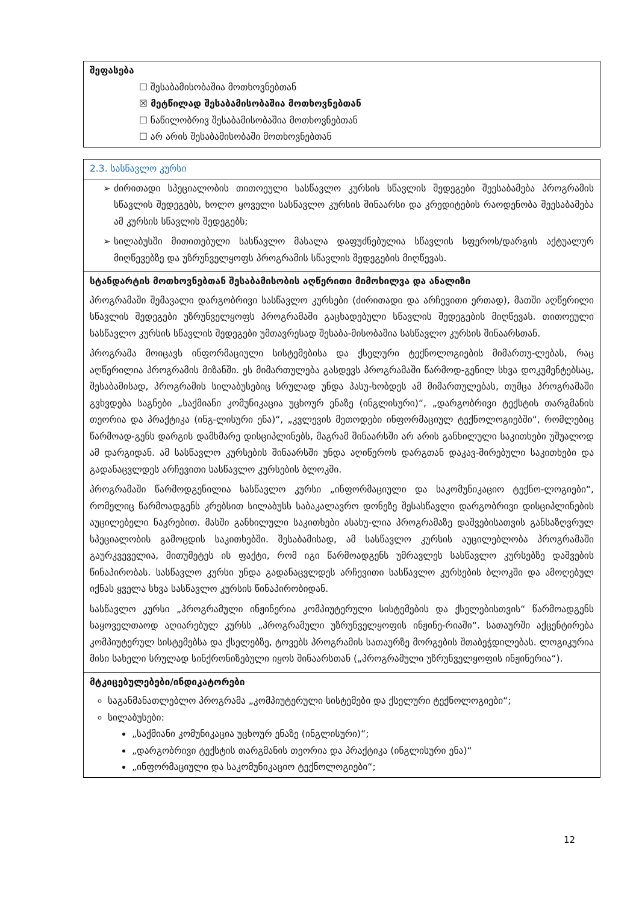შეფასება
☐ შესაბამისობაშია მოთხოვნებთან
☒ მეტწილად შესაბამისობაშია მოთხოვნებთან
☐ ნაწილობრივ შესაბამისობაშია მოთხოვნებთან
☐ არ არის შესაბამისობაში მოთხოვნებთან
2.3. სასწავლო კურსი
ძირითადი სპეციალობის თითოეული სასწავლო კურსის სწავლის შედეგები შეესაბამება პროგრამის სწავლის შედეგებს, ხოლო ყოველი სასწავლო კურსის შინაარსი და კრედიტების რაოდენობა შეესაბამება ამ კურსის სწავლის შედეგებს;
სილაბუსში მითითებული სასწავლო მასალა დაფუძნებულია სწავლის სფეროს/დარგის აქტუალურ მიღწევებზე და უზრუნველყოფს პროგრამის სწავლის შედეგების მიღწევას.
სტანდარტის მოთხოვნებთან შესაბამისობის აღწერითი მიმოხილვა და ანალიზი
პროგრამაში შემავალი დარგობრივი სასწავლო კურსები (ძირითადი და არჩევითი ერთად), მათში აღწერილი სწავლის შედეგები უზრუნველყოფს პროგრამაში გაცხადებული სწავლის შედეგების მიღწევას. თითოეული სასწავლო კურსის სწავლის შედეგები უმთავრესად შესაბა-მისობაშია სასწავლო კურსის შინაარსთან.
პროგრამა მოიცავს ინფორმაციული სისტემებისა და ქსელური ტექნოლოგიების მიმართუ-ლებას, რაც აღწერილია პროგრამის მიზანში. ეს მიმართულება გასდევს პროგრამაში წარმოდ-გენილ სხვა დოკუმენტებსაც, შესაბამისად, პროგრამის სილაბუსებიც სრულად უნდა პასუ-ხობდეს ამ მიმართულებას, თუმცა პროგრამაში გვხვდება საგნები „საქმიანი კომუნიკაცია უცხოურ ენაზე (ინგლისური)“, „დარგობრივი ტექსტის თარგმანის თეორია და პრაქტიკა (ინგ-ლისური ენა)“, „კვლევის მეთოდები ინფორმაციულ ტექნოლოგიებში“, რომლებიც წარმოად-გენს დარგის დამხმარე დისციპლინებს, მაგრამ შინაარსში არ არის განხილული საკითხები უშუალოდ ამ დარგიდან. ამ სასწავლო კურსების შინაარსში უნდა აღიწეროს დარგთან დაკავ-შირებული საკითხები და გადანაცვლდეს არჩევითი სასწავლო კურსების ბლოკში.
პროგრამაში წარმოდგენილია სასწავლო კურსი „ინფორმაციული და საკომუნიკაციო ტექნო-ლოგიები“, რომელიც წარმოადგენს კრებსით სილაბუსს საბაკალავრო დონეზე შესასწავლი დარგობრივი დისციპლინების აუცილებელი ნაკრებით. მასში განხილული საკითხები ასახუ-ლია პროგრამაზე დაშვებისათვის განსაზღვრულ სპეციალობის გამოცდის საკითხებში. შესაბამისად, ამ სასწავლო კურსის აუცილებლობა პროგრამაში გაურკვეველია, მითუმეტეს ის ფაქტი, რომ იგი წარმოადგენს უმრავლეს სასწავლო კურსებზე დაშვების წინაპირობას. სასწავლო კურსი უნდა გადანაცვლდეს არჩევითი სასწავლო კურსების ბლოკში და ამოღებულ იქნას ყველა სხვა სასწავლო კურსის წინაპირობიდან.
სასწავლო კურსი „პროგრამული ინჟინერია კომპიუტერული სისტემების და ქსელებისთვის“ წარმოადგენს საყოველთაოდ აღიარებულ კურსს „პროგრამული უზრუნველყოფის ინჟინე-რიაში“. სათაურში აქცენტირება კომპიუტერულ სისტემებსა და ქსელებზე, ტოვებს პროგრამის სათაურზე მორგების შთაბეჭდილებას. ლოგიკურია მისი სახელი სრულად სინქრონიზებული იყოს შინაარსთან („პროგრამული უზრუნველყოფის ინჟინერია“).
მტკიცებულებები/ინდიკატორები
საგანმანათლებლო პროგრამა „კომპიუტერული სისტემები და ქსელური ტექნოლოგიები“;
სილაბუსები:
„საქმიანი კომუნიკაცია უცხოურ ენაზე (ინგლისური)“;
„დარგობრივი ტექსტის თარგმანის თეორია და პრაქტიკა (ინგლისური ენა)“
„ინფორმაციული და საკომუნიკაციო ტექნოლოგიები“;
12